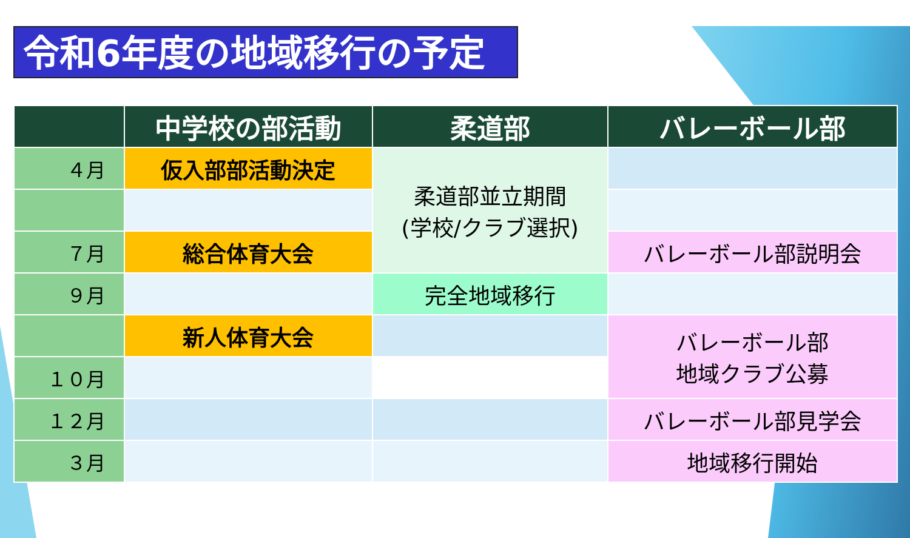令和6年度の地域移行の予定
| | 中学校の部活動 | 柔道部 | バレーボール部 |
| --- | --- | --- | --- |
| ４月 | 仮入部部活動決定 | 柔道部並立期間 (学校/クラブ選択) | |
| ７月 | 総合体育大会 | | バレーボール部説明会 |
| ９月 | | 完全地域移行 | |
| | 新人体育大会 | | バレーボール部 地域クラブ公募 |
| １０月 | | | |
| １２月 | | | バレーボール部見学会 |
| ３月 | | | 地域移行開始 |